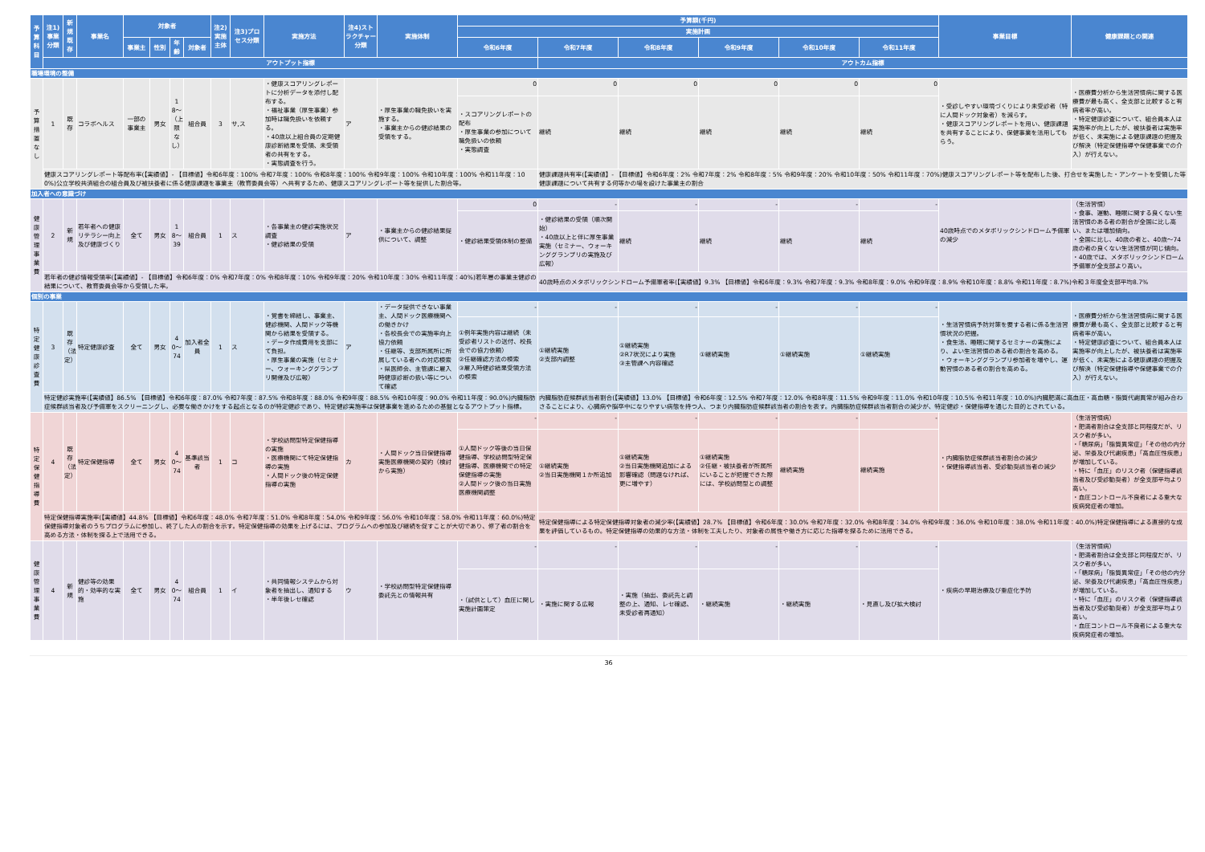| 予算科目 | 注1)事業分類 | 新規既存 | 事業名 | 対象者 | | | | 注2)実施主体 | 注3)プロセス分類 | 実施方法 | 注4)ストラクチャー分類 | 実施体制 | 予算額(千円) | | | | | | 事業目標 | 健康課題との関連 |
| --- | --- | --- | --- | --- | --- | --- | --- | --- | --- | --- | --- | --- | --- | --- | --- | --- | --- | --- | --- | --- |
| | | | | | | | | | | | | | 実施計画 | | | | | | | |
| | | | | 事業主 | 性別 | 年齢 | 対象者 | | | | | | 令和6年度 | 令和7年度 | 令和8年度 | 令和9年度 | 令和10年度 | 令和11年度 | | |
| | アウトプット指標 | | | | | | | | | | | | | アウトカム指標 | | | | | | |
| 職場環境の整備 | | | | | | | | | | | | | | | | | | | | |
| 予算措置なし | 1 | 既存 | コラボヘルス | 一部の事業主 | 男女 | 18〜（上限なし） | 組合員 | 3 | サ,ス | ・健康スコアリングレポートに分析データを添付し配布する。 ・福祉事業（厚生事業）参加時は職免扱いを依頼する。 ・40歳以上組合員の定期健康診断結果を受領、未受領者の共有をする。 ・実態調査を行う。 | ア | ・厚生事業の職免扱いを実施する。 ・事業主からの健診結果の受領をする。 | 0 | 0 | 0 | 0 | 0 | 0 | ・受診しやすい環境づくりにより未受診者（特に人間ドック対象者）を減らす。 ・健康スコアリングレポートを用い、健康課題を共有することにより、保健事業を活用してもらう。 | ・医療費分析から生活習慣病に関する医療費が最も高く、全支部と比較すると有病者率が高い。 ・特定健康診査について、組合員本人は実施率が向上したが、被扶養者は実施率が低く、未実施による健康課題の把握及び解決（特定保健指導や保健事業での介入）が行えない。 |
| | | | | | | | | | | | | | ・スコアリングレポートの配布 ・厚生事業の参加について職免扱いの依頼 ・実態調査 | 継続 | 継続 | 継続 | 継続 | 継続 | | |
| | 健康スコアリングレポート等配布率(【実績値】- 【目標値】令和6年度：100% 令和7年度：100% 令和8年度：100% 令和9年度：100% 令和10年度：100% 令和11年度：100%)公立学校共済組合の組合員及び被扶養者に係る健康課題を事業主（教育委員会等）へ共有するため、健康スコアリングレポート等を提供した割合等。 | | | | | | | | | | | | | 健康課題共有率(【実績値】- 【目標値】令和6年度：2% 令和7年度：2% 令和8年度：5% 令和9年度：20% 令和10年度：50% 令和11年度：70%)健康スコアリングレポート等を配布した後、打合せを実施した・アンケートを受領した等健康課題について共有する何等かの場を設けた事業主の割合 | | | | | | |
| 加入者への意識づけ | | | | | | | | | | | | | | | | | | | | |
| 健康管理事業費 | 2 | 新規 | 若年者への健康リテラシー向上及び健康づくり | 全て | 男女 | 18〜39 | 組合員 | 1 | ス | ・各事業主の健診実施状況調査 ・健診結果の受領 | ア | ・事業主からの健診結果提供について、調整 | 0 | - | - | - | - | - | 40歳時点でのメタボリックシンドローム予備軍の減少 | （生活習慣） ・食事、運動、睡眠に関する良くない生活習慣のある者の割合が全国に比し高い、または増加傾向。 ・全国に比し、40歳の者と、40歳〜74歳の者の良くない生活習慣が同じ傾向。 ・40歳では、メタボリックシンドローム予備軍が全支部より高い。 |
| | | | | | | | | | | | | | ・健診結果受領体制の整備 | ・健診結果の受領（順次開始） ・40歳以上と伴に厚生事業実施（セミナー、ウォーキンググランプリの実施及び広報） | 継続 | 継続 | 継続 | 継続 | | |
| | 若年者の健診情報受領率(【実績値】- 【目標値】令和6年度：0% 令和7年度：0% 令和8年度：10% 令和9年度：20% 令和10年度：30% 令和11年度：40%)若年層の事業主健診の結果について、教育委員会等から受領した率。 | | | | | | | | | | | | | 40歳時点のメタボリックシンドローム予備軍者率(【実績値】9.3% 【目標値】令和6年度：9.3% 令和7年度：9.3% 令和8年度：9.0% 令和9年度：8.9% 令和10年度：8.8% 令和11年度：8.7%)令和３年度全支部平均8.7% | | | | | | |
| 個別の事業 | | | | | | | | | | | | | | | | | | | | |
| 特定健康診査費 | 3 | 既存（法定） | 特定健康診査 | 全て | 男女 | 40〜74 | 加入者全員 | 1 | ス | ・覚書を締結し、事業主、健診機関、人間ドック等機関から結果を受領する。 ・データ作成費用を支部にて負担。 ・厚生事業の実施（セミナー、ウォーキンググランプリ開催及び広報） | ア | ・データ提供できない事業主、人間ドック医療機関への働きかけ ・各校長会での実施率向上協力依頼 ・任継等、支部所属所に所属している者への対応模索 ・県医師会、主管課に雇入時健康診断の扱い等について確認 | - | - | - | - | - | - | ・生活習慣病予防対策を要する者に係る生活習慣状況の把握。 ・食生活、睡眠に関するセミナーの実施により、よい生活習慣のある者の割合を高める。 ・ウォーキンググランプリ参加者を増やし、運動習慣のある者の割合を高める。 | ・医療費分析から生活習慣病に関する医療費が最も高く、全支部と比較すると有病者率が高い。 ・特定健康診査について、組合員本人は実施率が向上したが、被扶養者は実施率が低く、未実施による健康課題の把握及び解決（特定保健指導や保健事業での介入）が行えない。 |
| | | | | | | | | | | | | | ①例年実施内容は継続（未受診者リストの送付、校長会での協力依頼） ②任継確認方法の模索 ③雇入時健診結果受領方法の模索 | ①継続実施 ②支部内調整 | ①継続実施 ②R7状況により実施 ③主管課へ内容確認 | ①継続実施 | ①継続実施 | ①継続実施 | | |
| | 特定健診実施率(【実績値】86.5% 【目標値】令和6年度：87.0% 令和7年度：87.5% 令和8年度：88.0% 令和9年度：88.5% 令和10年度：90.0% 令和11年度：90.0%)内臓脂肪症候群該当者及び予備軍をスクリーニングし、必要な働きかけをする起点となるのが特定健診であり、特定健診実施率は保健事業を進めるための基盤となるアウトプット指標。 | | | | | | | | | | | | | 内臓脂肪症候群該当者割合(【実績値】13.0% 【目標値】令和6年度：12.5% 令和7年度：12.0% 令和8年度：11.5% 令和9年度：11.0% 令和10年度：10.5% 令和11年度：10.0%)内臓肥満に高血圧・高血糖・脂質代謝異常が組み合わさることにより、心臓病や脳卒中になりやすい病態を持つ人、つまり内臓脂肪症候群該当者の割合を表す。内臓脂肪症候群該当者割合の減少が、特定健診・保健指導を通じた目的とされている。 | | | | | | |
| 特定保健指導費 | 4 | 既存（法定） | 特定保健指導 | 全て | 男女 | 40〜74 | 基準該当者 | 1 | コ | ・学校訪問型特定保健指導の実施 ・医療機関にて特定保健指導の実施 ・人間ドック後の特定保健指導の実施 | カ | ・人間ドック当日保健指導実施医療機関の契約（検討から実施） | - | - | - | - | - | - | ・内臓脂肪症候群該当者割合の減少 ・保健指導該当者、受診勧奨該当者の減少 | （生活習慣病） ・肥満者割合は全支部と同程度だが、リスク者が多い。 ・「糖尿病」「脂質異常症」「その他の内分泌、栄養及び代謝疾患」「高血圧性疾患」が増加している。 ・特に「血圧」のリスク者（保健指導該当者及び受診勧奨者）が全支部平均より高い。 ・血圧コントロール不良者による重大な疾病発症者の増加。 |
| | | | | | | | | | | | | | ①人間ドック等後の当日保健指導、学校訪問型特定保健指導、医療機関での特定保健指導の実施 ②人間ドック後の当日実施医療機関調整 | ①継続実施 ②当日実施機関１か所追加 | ①継続実施 ②当日実施機関追加による影響確認（問題なければ、更に増やす） | ①継続実施 ②任継・被扶養者が所属所にいることが把握できた際には、学校訪問型との調整 | 継続実施 | 継続実施 | | |
| | 特定保健指導実施率(【実績値】44.8% 【目標値】令和6年度：48.0% 令和7年度：51.0% 令和8年度：54.0% 令和9年度：56.0% 令和10年度：58.0% 令和11年度：60.0%)特定保健指導対象者のうちプログラムに参加し、終了した人の割合を示す。特定保健指導の効果を上げるには、プログラムへの参加及び継続を促すことが大切であり、修了者の割合を高める方法・体制を探る上で活用できる。 | | | | | | | | | | | | | 特定保健指導による特定保健指導対象者の減少率(【実績値】28.7% 【目標値】令和6年度：30.0% 令和7年度：32.0% 令和8年度：34.0% 令和9年度：36.0% 令和10年度：38.0% 令和11年度：40.0%)特定保健指導による直接的な成果を評価しているもの。特定保健指導の効果的な方法・体制を工夫したり、対象者の属性や働き方に応じた指導を探るために活用できる。 | | | | | | |
| 健康管理事業費 | 4 | 新規 | 健診等の効果的・効率的な実施 | 全て | 男女 | 40〜74 | 組合員 | 1 | イ | ・共同情報システムから対象者を抽出し、通知する ・半年後レセ確認 | ウ | ・学校訪問型特定保健指導委託先との情報共有 | - | - | - | - | - | - | ・疾病の早期治療及び重症化予防 | （生活習慣病） ・肥満者割合は全支部と同程度だが、リスク者が多い。 ・「糖尿病」「脂質異常症」「その他の内分泌、栄養及び代謝疾患」「高血圧性疾患」が増加している。 ・特に「血圧」のリスク者（保健指導該当者及び受診勧奨者）が全支部平均より高い。 ・血圧コントロール不良者による重大な疾病発症者の増加。 |
| | | | | | | | | | | | | | ・（試供として）血圧に関し実施計画策定 | ・実施に関する広報 | ・実施（抽出、委託先と調整の上、通知、レセ確認、未受診者再通知） | ・継続実施 | ・継続実施 | ・見直し及び拡大検討 | | |
36